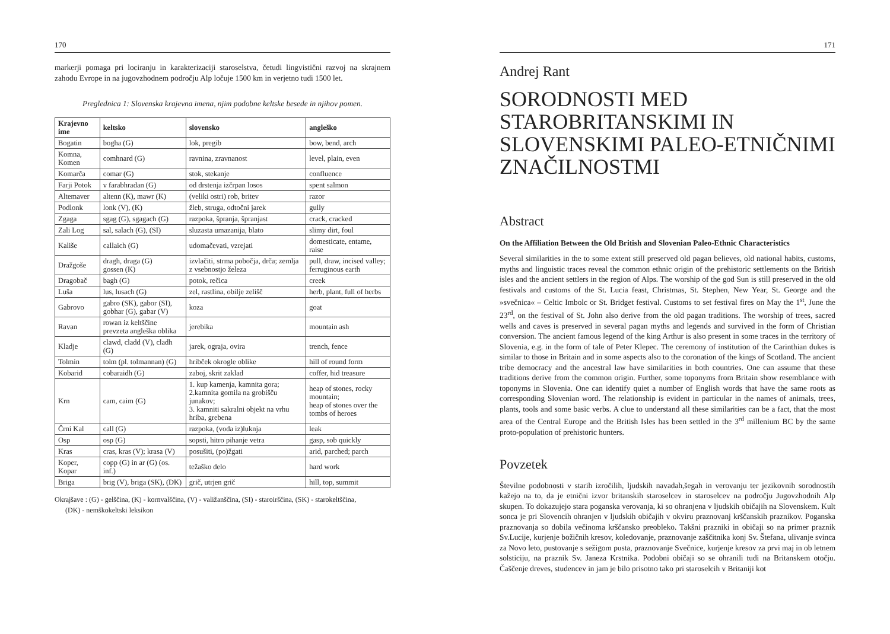170
markerji pomaga pri lociranju in karakterizaciji staroselstva, četudi lingvistični razvoj na skrajnem zahodu Evrope in na jugovzhodnem področju Alp ločuje 1500 km in verjetno tudi 1500 let.
Preglednica 1: Slovenska krajevna imena, njim podobne keltske besede in njihov pomen.
| Krajevno ime | keltsko | slovensko | angleško |
| --- | --- | --- | --- |
| Bogatin | bogha (G) | lok, pregib | bow, bend, arch |
| Komna, Komen | comhnard (G) | ravnina, zravnanost | level, plain, even |
| Komarča | comar (G) | stok, stekanje | confluence |
| Farji Potok | v farabhradan (G) | od drstenja izčrpan losos | spent salmon |
| Altemaver | altenn (K), mawr (K) | (veliki ostri) rob, britev | razor |
| Podlonk | lonk (V), (K) | žleb, struga, odtočni jarek | gully |
| Zgaga | sgag (G), sgagach (G) | razpoka, špranja, špranjast | crack, cracked |
| Zali Log | sal, salach (G), (SI) | sluzasta umazanija, blato | slimy dirt, foul |
| Kališe | callaich (G) | udomačevati, vzrejati | domesticate, entame, raise |
| Dražgoše | dragh, draga (G) gossen (K) | izvlačiti, strma pobočja, drča; zemlja z vsebnostjo železa | pull, draw, incised valley; ferruginous earth |
| Dragobač | bagh (G) | potok, rečica | creek |
| Luša | lus, lusach (G) | zel, rastlina, obilje zelišč | herb, plant, full of herbs |
| Gabrovo | gabro (SK), gabor (SI), gobhar (G), gabar (V) | koza | goat |
| Ravan | rowan iz keltščine prevzeta angleška oblika | jerebika | mountain ash |
| Kladje | clawd, cladd (V), cladh (G) | jarek, ograja, ovira | trench, fence |
| Tolmin | tolm (pl. tolmannan) (G) | hribček okrogle oblike | hill of round form |
| Kobarid | cobaraidh (G) | zaboj, skrit zaklad | coffer, hid treasure |
| Krn | cam, caim (G) | 1. kup kamenja, kamnita gora; 2.kamnita gomila na grobišču junakov; 3. kamniti sakralni objekt na vrhu hriba, grebena | heap of stones, rocky mountain; heap of stones over the tombs of heroes |
| Črni Kal | call (G) | razpoka, (voda iz)luknja | leak |
| Osp | osp (G) | sopsti, hitro pihanje vetra | gasp, sob quickly |
| Kras | cras, kras (V); krasa (V) | posušiti, (po)žgati | arid, parched; parch |
| Koper, Kopar | copp (G) in ar (G) (os. inf.) | težaško delo | hard work |
| Briga | brig (V), briga (SK), (DK) | grič, utrjen grič | hill, top, summit |
Okrajšave : (G) - gelščina, (K) - kornvalščina, (V) - valižanščina, (SI) - staroirščina, (SK) - starokeltščina,
(DK) - nemškokeltski leksikon
171
Andrej Rant
SORODNOSTI MED STAROBRITANSKIMI IN SLOVENSKIMI PALEO-ETNIČNIMI ZNAČILNOSTMI
Abstract
On the Affiliation Between the Old British and Slovenian Paleo-Ethnic Characteristics
Several similarities in the to some extent still preserved old pagan believes, old national habits, customs, myths and linguistic traces reveal the common ethnic origin of the prehistoric settlements on the British isles and the ancient settlers in the region of Alps. The worship of the god Sun is still preserved in the old festivals and customs of the St. Lucia feast, Christmas, St. Stephen, New Year, St. George and the »svečnica« – Celtic Imbolc or St. Bridget festival. Customs to set festival fires on May the 1<sup>st</sup>, June the 23<sup>rd</sup>, on the festival of St. John also derive from the old pagan traditions. The worship of trees, sacred wells and caves is preserved in several pagan myths and legends and survived in the form of Christian conversion. The ancient famous legend of the king Arthur is also present in some traces in the territory of Slovenia, e.g. in the form of tale of Peter Klepec. The ceremony of institution of the Carinthian dukes is similar to those in Britain and in some aspects also to the coronation of the kings of Scotland. The ancient tribe democracy and the ancestral law have similarities in both countries. One can assume that these traditions derive from the common origin. Further, some toponyms from Britain show resemblance with toponyms in Slovenia. One can identify quiet a number of English words that have the same roots as corresponding Slovenian word. The relationship is evident in particular in the names of animals, trees, plants, tools and some basic verbs. A clue to understand all these similarities can be a fact, that the most area of the Central Europe and the British Isles has been settled in the 3<sup>rd</sup> millenium BC by the same proto-population of prehistoric hunters.
Povzetek
Številne podobnosti v starih izročilih, ljudskih navadah,šegah in verovanju ter jezikovnih sorodnostih kažejo na to, da je etnični izvor britanskih staroselcev in staroselcev na področju Jugovzhodnih Alp skupen. To dokazujejo stara poganska verovanja, ki so ohranjena v ljudskih običajih na Slovenskem. Kult sonca je pri Slovencih ohranjen v ljudskih običajih v okviru praznovanj krščanskih praznikov. Poganska praznovanja so dobila večinoma krščansko preobleko. Takšni prazniki in običaji so na primer praznik Sv.Lucije, kurjenje božičnih kresov, koledovanje, praznovanje zaščitnika konj Sv. Štefana, ulivanje svinca za Novo leto, pustovanje s sežigom pusta, praznovanje Svečnice, kurjenje kresov za prvi maj in ob letnem solsticiju, na praznik Sv. Janeza Krstnika. Podobni običaji so se ohranili tudi na Britanskem otočju. Čaščenje dreves, studencev in jam je bilo prisotno tako pri staroselcih v Britaniji kot